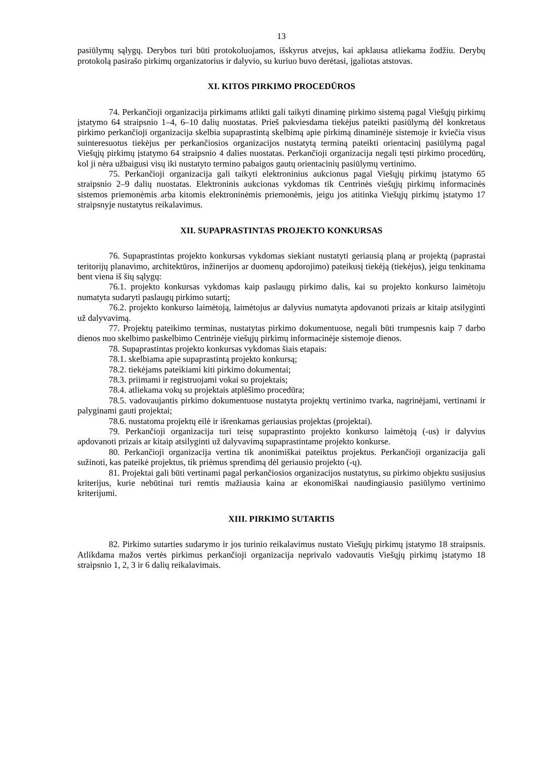13
pasiūlymų sąlygų. Derybos turi būti protokoluojamos, išskyrus atvejus, kai apklausa atliekama žodžiu. Derybų protokolą pasirašo pirkimų organizatorius ir dalyvio, su kuriuo buvo derėtasi, įgaliotas atstovas.
XI. KITOS PIRKIMO PROCEDŪROS
74. Perkančioji organizacija pirkimams atlikti gali taikyti dinaminę pirkimo sistemą pagal Viešųjų pirkimų įstatymo 64 straipsnio 1–4, 6–10 dalių nuostatas. Prieš pakviesdama tiekėjus pateikti pasiūlymą dėl konkretaus pirkimo perkančioji organizacija skelbia supaprastintą skelbimą apie pirkimą dinaminėje sistemoje ir kviečia visus suinteresuotus tiekėjus per perkančiosios organizacijos nustatytą terminą pateikti orientacinį pasiūlymą pagal Viešųjų pirkimų įstatymo 64 straipsnio 4 dalies nuostatas. Perkančioji organizacija negali tęsti pirkimo procedūrų, kol ji nėra užbaigusi visų iki nustatyto termino pabaigos gautų orientacinių pasiūlymų vertinimo.
75. Perkančioji organizacija gali taikyti elektroninius aukcionus pagal Viešųjų pirkimų įstatymo 65 straipsnio 2–9 dalių nuostatas. Elektroninis aukcionas vykdomas tik Centrinės viešųjų pirkimų informacinės sistemos priemonėmis arba kitomis elektroninėmis priemonėmis, jeigu jos atitinka Viešųjų pirkimų įstatymo 17 straipsnyje nustatytus reikalavimus.
XII. SUPAPRASTINTAS PROJEKTO KONKURSAS
76. Supaprastintas projekto konkursas vykdomas siekiant nustatyti geriausią planą ar projektą (paprastai teritorijų planavimo, architektūros, inžinerijos ar duomenų apdorojimo) pateikusį tiekėją (tiekėjus), jeigu tenkinama bent viena iš šių sąlygų:
76.1. projekto konkursas vykdomas kaip paslaugų pirkimo dalis, kai su projekto konkurso laimėtoju numatyta sudaryti paslaugų pirkimo sutartį;
76.2. projekto konkurso laimėtoją, laimėtojus ar dalyvius numatyta apdovanoti prizais ar kitaip atsilyginti už dalyvavimą.
77. Projektų pateikimo terminas, nustatytas pirkimo dokumentuose, negali būti trumpesnis kaip 7 darbo dienos nuo skelbimo paskelbimo Centrinėje viešųjų pirkimų informacinėje sistemoje dienos.
78. Supaprastintas projekto konkursas vykdomas šiais etapais:
78.1. skelbiama apie supaprastintą projekto konkursą;
78.2. tiekėjams pateikiami kiti pirkimo dokumentai;
78.3. priimami ir registruojami vokai su projektais;
78.4. atliekama vokų su projektais atplėšimo procedūra;
78.5. vadovaujantis pirkimo dokumentuose nustatyta projektų vertinimo tvarka, nagrinėjami, vertinami ir palyginami gauti projektai;
78.6. nustatoma projektų eilė ir išrenkamas geriausias projektas (projektai).
79. Perkančioji organizacija turi teisę supaprastinto projekto konkurso laimėtoją (-us) ir dalyvius apdovanoti prizais ar kitaip atsilyginti už dalyvavimą supaprastintame projekto konkurse.
80. Perkančioji organizacija vertina tik anonimiškai pateiktus projektus. Perkančioji organizacija gali sužinoti, kas pateikė projektus, tik priėmus sprendimą dėl geriausio projekto (-ų).
81. Projektai gali būti vertinami pagal perkančiosios organizacijos nustatytus, su pirkimo objektu susijusius kriterijus, kurie nebūtinai turi remtis mažiausia kaina ar ekonomiškai naudingiausio pasiūlymo vertinimo kriterijumi.
XIII. PIRKIMO SUTARTIS
82. Pirkimo sutarties sudarymo ir jos turinio reikalavimus nustato Viešųjų pirkimų įstatymo 18 straipsnis. Atlikdama mažos vertės pirkimus perkančioji organizacija neprivalo vadovautis Viešųjų pirkimų įstatymo 18 straipsnio 1, 2, 3 ir 6 dalių reikalavimais.